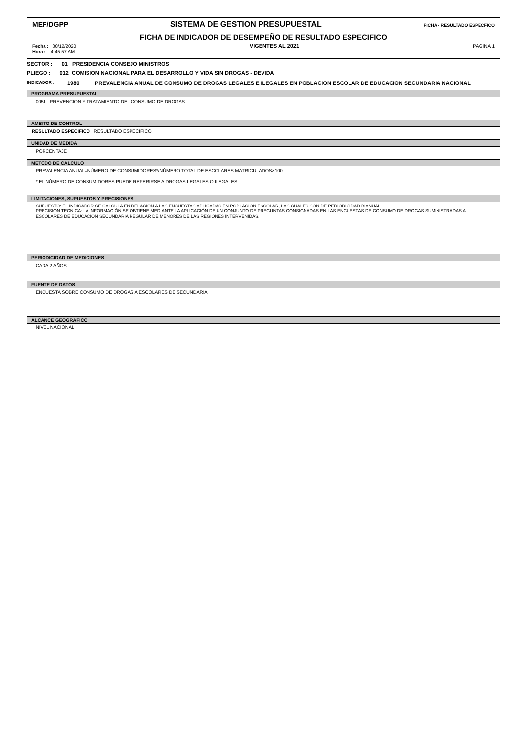MEF/DGPP SISTEMA DE GESTION PRESUPUESTAL FICHA - RESULTADO ESPECFICO
FICHA DE INDICADOR DE DESEMPEÑO DE RESULTADO ESPECIFICO
Fecha : 30/12/2020
Hora : 4.45.57 AM
VIGENTES AL 2021 PAGINA 1
SECTOR : 01 PRESIDENCIA CONSEJO MINISTROS
PLIEGO : 012 COMISION NACIONAL PARA EL DESARROLLO Y VIDA SIN DROGAS - DEVIDA
INDICADOR : 1980 PREVALENCIA ANUAL DE CONSUMO DE DROGAS LEGALES E ILEGALES EN POBLACION ESCOLAR DE EDUCACION SECUNDARIA NACIONAL
PROGRAMA PRESUPUESTAL
0051 PREVENCION Y TRATAMIENTO DEL CONSUMO DE DROGAS
AMBITO DE CONTROL
RESULTADO ESPECIFICO RESULTADO ESPECIFICO
UNIDAD DE MEDIDA
PORCENTAJE
METODO DE CALCULO
PREVALENCIA ANUAL=NÚMERO DE CONSUMIDORES*/NÚMERO TOTAL DE ESCOLARES MATRICULADOS×100
* EL NÚMERO DE CONSUMIDORES PUEDE REFERIRSE A DROGAS LEGALES O ILEGALES.
LIMITACIONES, SUPUESTOS Y PRECISIONES
SUPUESTO: EL INDICADOR SE CALCULA EN RELACIÓN A LAS ENCUESTAS APLICADAS EN POBLACIÓN ESCOLAR, LAS CUALES SON DE PERIODICIDAD BIANUAL.
PRECISION TECNICA: LA INFORMACIÓN SE OBTIENE MEDIANTE LA APLICACIÓN DE UN CONJUNTO DE PREGUNTAS CONSIGNADAS EN LAS ENCUESTAS DE CONSUMO DE DROGAS SUMINISTRADAS A ESCOLARES DE EDUCACIÓN SECUNDARIA REGULAR DE MENORES DE LAS REGIONES INTERVENIDAS.
PERIODICIDAD DE MEDICIONES
CADA 2 AÑOS
FUENTE DE DATOS
ENCUESTA SOBRE CONSUMO DE DROGAS A ESCOLARES DE SECUNDARIA
ALCANCE GEOGRAFICO
NIVEL NACIONAL